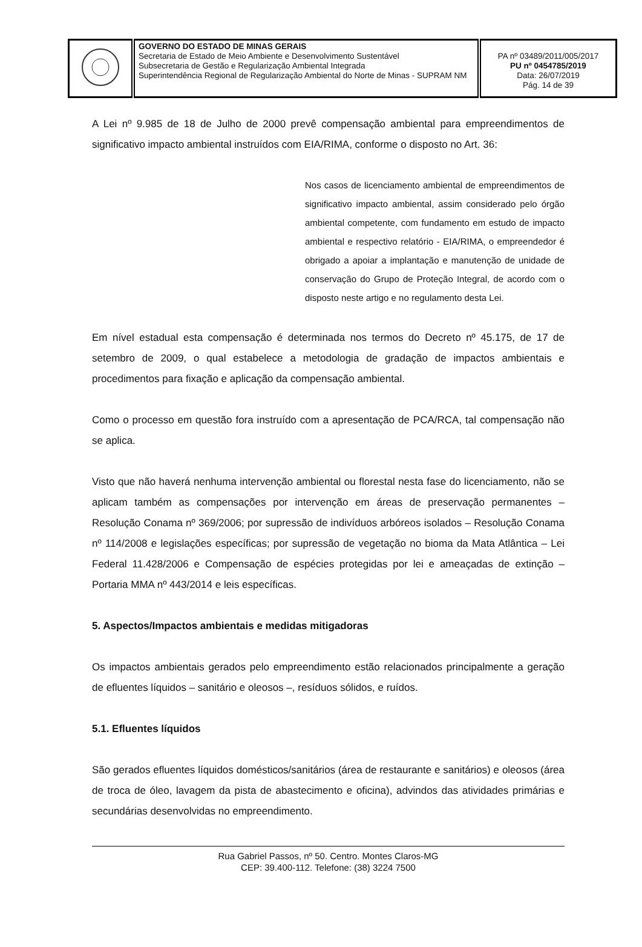| | GOVERNO DO ESTADO DE MINAS GERAIS Secretaria de Estado de Meio Ambiente e Desenvolvimento Sustentável Subsecretaria de Gestão e Regularização Ambiental Integrada Superintendência Regional de Regularização Ambiental do Norte de Minas - SUPRAM NM | PA nº 03489/2011/005/2017 PU nº 0454785/2019 Data: 26/07/2019 Pág. 14 de 39 |
A Lei nº 9.985 de 18 de Julho de 2000 prevê compensação ambiental para empreendimentos de significativo impacto ambiental instruídos com EIA/RIMA, conforme o disposto no Art. 36:
Nos casos de licenciamento ambiental de empreendimentos de significativo impacto ambiental, assim considerado pelo órgão ambiental competente, com fundamento em estudo de impacto ambiental e respectivo relatório - EIA/RIMA, o empreendedor é obrigado a apoiar a implantação e manutenção de unidade de conservação do Grupo de Proteção Integral, de acordo com o disposto neste artigo e no regulamento desta Lei.
Em nível estadual esta compensação é determinada nos termos do Decreto nº 45.175, de 17 de setembro de 2009, o qual estabelece a metodologia de gradação de impactos ambientais e procedimentos para fixação e aplicação da compensação ambiental.
Como o processo em questão fora instruído com a apresentação de PCA/RCA, tal compensação não se aplica.
Visto que não haverá nenhuma intervenção ambiental ou florestal nesta fase do licenciamento, não se aplicam também as compensações por intervenção em áreas de preservação permanentes – Resolução Conama nº 369/2006; por supressão de indivíduos arbóreos isolados – Resolução Conama nº 114/2008 e legislações específicas; por supressão de vegetação no bioma da Mata Atlântica – Lei Federal 11.428/2006 e Compensação de espécies protegidas por lei e ameaçadas de extinção – Portaria MMA nº 443/2014 e leis específicas.
5. Aspectos/Impactos ambientais e medidas mitigadoras
Os impactos ambientais gerados pelo empreendimento estão relacionados principalmente a geração de efluentes líquidos – sanitário e oleosos –, resíduos sólidos, e ruídos.
5.1. Efluentes líquidos
São gerados efluentes líquidos domésticos/sanitários (área de restaurante e sanitários) e oleosos (área de troca de óleo, lavagem da pista de abastecimento e oficina), advindos das atividades primárias e secundárias desenvolvidas no empreendimento.
Rua Gabriel Passos, nº 50. Centro. Montes Claros-MG
CEP: 39.400-112. Telefone: (38) 3224 7500